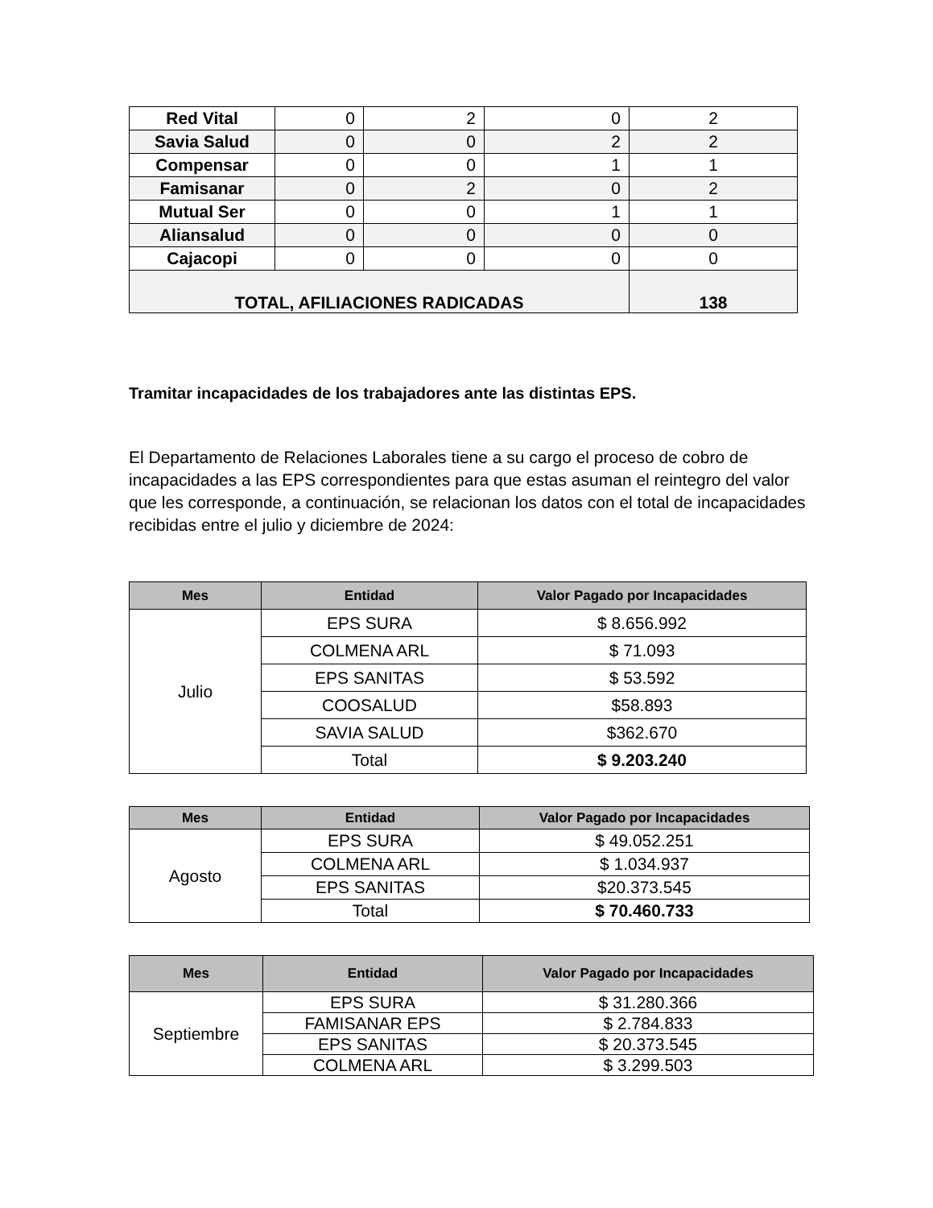| Red Vital | 0 | 2 | 0 | 2 |
| Savia Salud | 0 | 0 | 2 | 2 |
| Compensar | 0 | 0 | 1 | 1 |
| Famisanar | 0 | 2 | 0 | 2 |
| Mutual Ser | 0 | 0 | 1 | 1 |
| Aliansalud | 0 | 0 | 0 | 0 |
| Cajacopi | 0 | 0 | 0 | 0 |
| TOTAL, AFILIACIONES RADICADAS | | | | 138 |
Tramitar incapacidades de los trabajadores ante las distintas EPS.
El Departamento de Relaciones Laborales tiene a su cargo el proceso de cobro de incapacidades a las EPS correspondientes para que estas asuman el reintegro del valor que les corresponde, a continuación, se relacionan los datos con el total de incapacidades recibidas entre el julio y diciembre de 2024:
| Mes | Entidad | Valor Pagado por Incapacidades |
| --- | --- | --- |
| Julio | EPS SURA | $ 8.656.992 |
| | COLMENA ARL | $ 71.093 |
| | EPS SANITAS | $ 53.592 |
| | COOSALUD | $58.893 |
| | SAVIA SALUD | $362.670 |
| | Total | $ 9.203.240 |
| Mes | Entidad | Valor Pagado por Incapacidades |
| --- | --- | --- |
| Agosto | EPS SURA | $ 49.052.251 |
| | COLMENA ARL | $ 1.034.937 |
| | EPS SANITAS | $20.373.545 |
| | Total | $ 70.460.733 |
| Mes | Entidad | Valor Pagado por Incapacidades |
| --- | --- | --- |
| Septiembre | EPS SURA | $ 31.280.366 |
| | FAMISANAR EPS | $ 2.784.833 |
| | EPS SANITAS | $ 20.373.545 |
| | COLMENA ARL | $ 3.299.503 |